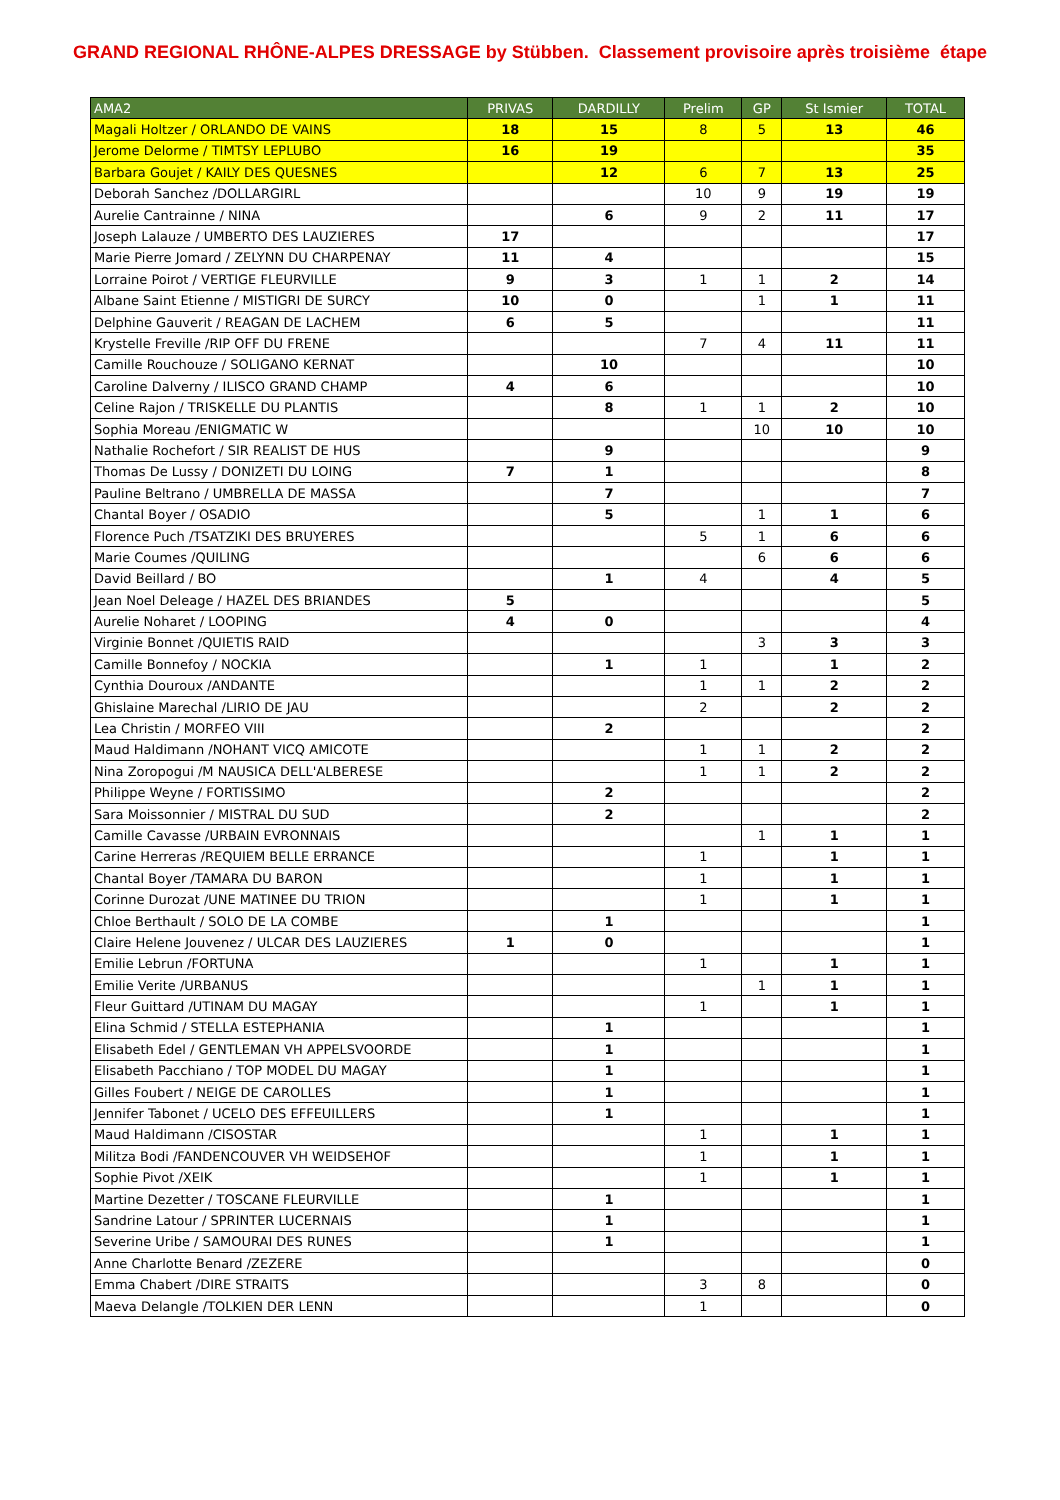GRAND REGIONAL RHÔNE-ALPES DRESSAGE by Stübben. Classement provisoire après troisième étape
| AMA2 | PRIVAS | DARDILLY | Prelim | GP | St Ismier | TOTAL |
| --- | --- | --- | --- | --- | --- | --- |
| Magali Holtzer / ORLANDO DE VAINS | 18 | 15 | 8 | 5 | 13 | 46 |
| Jerome Delorme / TIMTSY LEPLUBO | 16 | 19 | | | | 35 |
| Barbara Goujet / KAILY DES QUESNES | | 12 | 6 | 7 | 13 | 25 |
| Deborah Sanchez /DOLLARGIRL | | | 10 | 9 | 19 | 19 |
| Aurelie Cantrainne / NINA | | 6 | 9 | 2 | 11 | 17 |
| Joseph Lalauze / UMBERTO DES LAUZIERES | 17 | | | | | 17 |
| Marie Pierre Jomard / ZELYNN DU CHARPENAY | 11 | 4 | | | | 15 |
| Lorraine Poirot / VERTIGE FLEURVILLE | 9 | 3 | 1 | 1 | 2 | 14 |
| Albane Saint Etienne / MISTIGRI DE SURCY | 10 | 0 | | 1 | 1 | 11 |
| Delphine Gauverit / REAGAN DE LACHEM | 6 | 5 | | | | 11 |
| Krystelle Freville /RIP OFF DU FRENE | | | 7 | 4 | 11 | 11 |
| Camille Rouchouze / SOLIGANO KERNAT | | 10 | | | | 10 |
| Caroline Dalverny / ILISCO GRAND CHAMP | 4 | 6 | | | | 10 |
| Celine Rajon / TRISKELLE DU PLANTIS | | 8 | 1 | 1 | 2 | 10 |
| Sophia Moreau /ENIGMATIC W | | | | 10 | 10 | 10 |
| Nathalie Rochefort / SIR REALIST DE HUS | | 9 | | | | 9 |
| Thomas De Lussy / DONIZETI DU LOING | 7 | 1 | | | | 8 |
| Pauline Beltrano / UMBRELLA DE MASSA | | 7 | | | | 7 |
| Chantal Boyer / OSADIO | | 5 | | 1 | 1 | 6 |
| Florence Puch /TSATZIKI DES BRUYERES | | | 5 | 1 | 6 | 6 |
| Marie Coumes /QUILING | | | | 6 | 6 | 6 |
| David Beillard / BO | | 1 | 4 | | 4 | 5 |
| Jean Noel Deleage / HAZEL DES BRIANDES | 5 | | | | | 5 |
| Aurelie Noharet / LOOPING | 4 | 0 | | | | 4 |
| Virginie Bonnet /QUIETIS RAID | | | | 3 | 3 | 3 |
| Camille Bonnefoy / NOCKIA | | 1 | 1 | | 1 | 2 |
| Cynthia Douroux /ANDANTE | | | 1 | 1 | 2 | 2 |
| Ghislaine Marechal /LIRIO DE JAU | | | 2 | | 2 | 2 |
| Lea Christin / MORFEO VIII | | 2 | | | | 2 |
| Maud Haldimann /NOHANT VICQ AMICOTE | | | 1 | 1 | 2 | 2 |
| Nina Zoropogui /M NAUSICA DELL'ALBERESE | | | 1 | 1 | 2 | 2 |
| Philippe Weyne / FORTISSIMO | | 2 | | | | 2 |
| Sara Moissonnier / MISTRAL DU SUD | | 2 | | | | 2 |
| Camille Cavasse /URBAIN EVRONNAIS | | | | 1 | 1 | 1 |
| Carine Herreras /REQUIEM BELLE ERRANCE | | | 1 | | 1 | 1 |
| Chantal Boyer /TAMARA DU BARON | | | 1 | | 1 | 1 |
| Corinne Durozat /UNE MATINEE DU TRION | | | 1 | | 1 | 1 |
| Chloe Berthault / SOLO DE LA COMBE | | 1 | | | | 1 |
| Claire Helene Jouvenez / ULCAR DES LAUZIERES | 1 | 0 | | | | 1 |
| Emilie Lebrun /FORTUNA | | | 1 | | 1 | 1 |
| Emilie Verite /URBANUS | | | | 1 | 1 | 1 |
| Fleur Guittard /UTINAM DU MAGAY | | | 1 | | 1 | 1 |
| Elina Schmid / STELLA ESTEPHANIA | | 1 | | | | 1 |
| Elisabeth Edel / GENTLEMAN VH APPELSVOORDE | | 1 | | | | 1 |
| Elisabeth Pacchiano / TOP MODEL DU MAGAY | | 1 | | | | 1 |
| Gilles Foubert / NEIGE DE CAROLLES | | 1 | | | | 1 |
| Jennifer Tabonet / UCELO DES EFFEUILLERS | | 1 | | | | 1 |
| Maud Haldimann /CISOSTAR | | | 1 | | 1 | 1 |
| Militza Bodi /FANDENCOUVER VH WEIDSEHOF | | | 1 | | 1 | 1 |
| Sophie Pivot /XEIK | | | 1 | | 1 | 1 |
| Martine Dezetter / TOSCANE FLEURVILLE | | 1 | | | | 1 |
| Sandrine Latour / SPRINTER LUCERNAIS | | 1 | | | | 1 |
| Severine Uribe / SAMOURAI DES RUNES | | 1 | | | | 1 |
| Anne Charlotte Benard /ZEZERE | | | | | | 0 |
| Emma Chabert /DIRE STRAITS | | | 3 | 8 | | 0 |
| Maeva Delangle /TOLKIEN DER LENN | | | 1 | | | 0 |